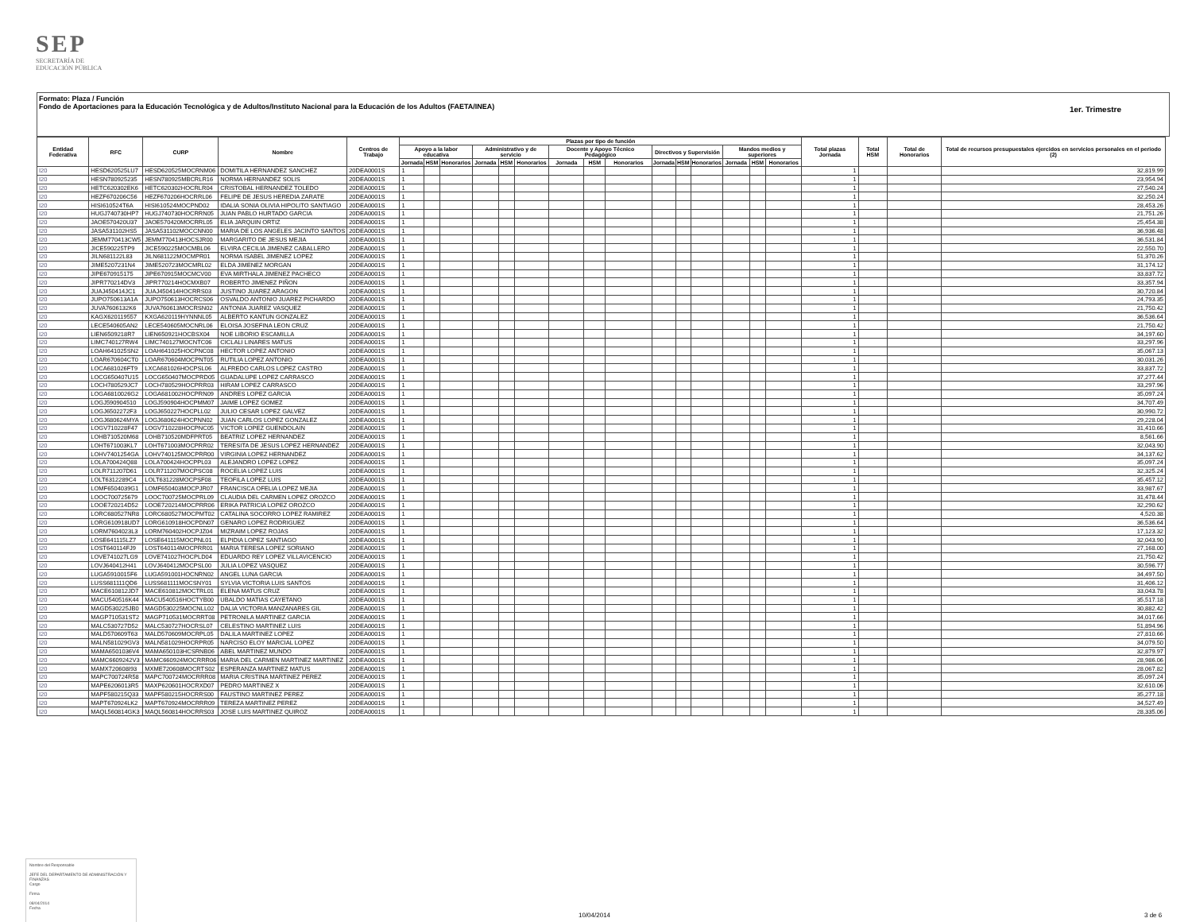SEP
SECRETARÍA DE
EDUCACIÓN PÚBLICA
Formato: Plaza / Función
Fondo de Aportaciones para la Educación Tecnológica y de Adultos/Instituto Nacional para la Educación de los Adultos (FAETA/INEA)
1er. Trimestre
| Entidad Federativa | RFC | CURP | Nombre | Centros de Trabajo | Plazas por tipo de función | | | | | | | | | | | | | | | Total plazas Jornada | Total HSM | Total de Honorarios | Total de recursos presupuestales ejercidos en servicios personales en el periodo (2) |
| --- | --- | --- | --- | --- | --- | --- | --- | --- | --- | --- | --- | --- | --- | --- | --- | --- | --- | --- | --- | --- | --- | --- | --- |
| | | | | | Apoyo a la labor educativa | | | Administrativo y de servicio | | | Docente y Apoyo Técnico Pedagógico | | | Directivos y Supervisión | | | Mandos medios y superiores | | | | | | |
| | | | | | Jornada | HSM | Honorarios | Jornada | HSM | Honorarios | Jornada | HSM | Honorarios | Jornada | HSM | Honorarios | Jornada | HSM | Honorarios | | | | |
| I20 | HESD620525LU7 | HESD620525MOCRNM06 | DOMITILA HERNANDEZ SANCHEZ | 20DEA0001S | 1 | | | | | | | | | | | | | | | 1 | | | 32,819.99 |
| I20 | HESN780925235 | HESN780925MBCRLR16 | NORMA HERNANDEZ SOLIS | 20DEA0001S | 1 | | | | | | | | | | | | | | | 1 | | | 23,954.94 |
| I20 | HETC620302EK6 | HETC620302HOCRLR04 | CRISTOBAL HERNANDEZ TOLEDO | 20DEA0001S | 1 | | | | | | | | | | | | | | | 1 | | | 27,540.24 |
| I20 | HEZF670206C56 | HEZF670206HOCRRL06 | FELIPE DE JESUS HEREDIA ZARATE | 20DEA0001S | 1 | | | | | | | | | | | | | | | 1 | | | 32,250.24 |
| I20 | HISI610524T6A | HISI610524MOCPND02 | IDALIA SONIA OLIVIA HIPOLITO SANTIAGO | 20DEA0001S | 1 | | | | | | | | | | | | | | | 1 | | | 28,453.26 |
| I20 | HUGJ740730HP7 | HUGJ740730HOCRRN05 | JUAN PABLO HURTADO GARCIA | 20DEA0001S | 1 | | | | | | | | | | | | | | | 1 | | | 21,751.26 |
| I20 | JAOE570420U37 | JAOE570420MOCRRL05 | ELIA JARQUIN ORTIZ | 20DEA0001S | 1 | | | | | | | | | | | | | | | 1 | | | 25,454.38 |
| I20 | JASA531102HS5 | JASA531102MOCCNN00 | MARIA DE LOS ANGELES JACINTO SANTOS | 20DEA0001S | 1 | | | | | | | | | | | | | | | 1 | | | 36,936.48 |
| I20 | JEMM770413CW5 | JEMM770413HOCSJR00 | MARGARITO DE JESUS MEJIA | 20DEA0001S | 1 | | | | | | | | | | | | | | | 1 | | | 36,531.84 |
| I20 | JICE590225TP9 | JICE590225MOCMBL06 | ELVIRA CECILIA JIMENEZ CABALLERO | 20DEA0001S | 1 | | | | | | | | | | | | | | | 1 | | | 22,550.70 |
| I20 | JILN681122L83 | JILN681122MOCMPR01 | NORMA ISABEL JIMENEZ LOPEZ | 20DEA0001S | 1 | | | | | | | | | | | | | | | 1 | | | 51,370.26 |
| I20 | JIME5207231N4 | JIME520723MOCMRL02 | ELDA JIMENEZ MORGAN | 20DEA0001S | 1 | | | | | | | | | | | | | | | 1 | | | 31,174.12 |
| I20 | JIPE670915175 | JIPE670915MOCMCV00 | EVA MIRTHALA JIMENEZ PACHECO | 20DEA0001S | 1 | | | | | | | | | | | | | | | 1 | | | 33,837.72 |
| I20 | JIPR770214DV3 | JIPR770214HOCMXB07 | ROBERTO JIMENEZ PIÑON | 20DEA0001S | 1 | | | | | | | | | | | | | | | 1 | | | 33,357.94 |
| I20 | JUAJ450414JC1 | JUAJ450414HOCRRS03 | JUSTINO JUAREZ ARAGON | 20DEA0001S | 1 | | | | | | | | | | | | | | | 1 | | | 30,720.84 |
| I20 | JUPO750613A1A | JUPO750613HOCRCS06 | OSVALDO ANTONIO JUAREZ PICHARDO | 20DEA0001S | 1 | | | | | | | | | | | | | | | 1 | | | 24,793.35 |
| I20 | JUVA7606132K6 | JUVA760613MOCRSN02 | ANTONIA JUAREZ VASQUEZ | 20DEA0001S | 1 | | | | | | | | | | | | | | | 1 | | | 21,750.42 |
| I20 | KAGX620119557 | KXGA620119HYNNNL05 | ALBERTO KANTUN GONZALEZ | 20DEA0001S | 1 | | | | | | | | | | | | | | | 1 | | | 36,536.64 |
| I20 | LECE540605AN2 | LECE540605MOCNRL06 | ELOISA JOSEFINA LEON CRUZ | 20DEA0001S | 1 | | | | | | | | | | | | | | | 1 | | | 21,750.42 |
| I20 | LIEN6509218R7 | LIEN650921HOCBSX04 | NOE LIBORIO ESCAMILLA | 20DEA0001S | 1 | | | | | | | | | | | | | | | 1 | | | 34,197.60 |
| I20 | LIMC740127RW4 | LIMC740127MOCNTC06 | CICLALI LINARES MATUS | 20DEA0001S | 1 | | | | | | | | | | | | | | | 1 | | | 33,297.96 |
| I20 | LOAH641025SN2 | LOAH641025HOCPNC08 | HECTOR LOPEZ ANTONIO | 20DEA0001S | 1 | | | | | | | | | | | | | | | 1 | | | 35,067.13 |
| I20 | LOAR670604CT0 | LOAR670604MOCPNT05 | RUTILIA LOPEZ ANTONIO | 20DEA0001S | 1 | | | | | | | | | | | | | | | 1 | | | 30,031.26 |
| I20 | LOCA681026FT9 | LXCA681026HOCPSL06 | ALFREDO CARLOS LOPEZ CASTRO | 20DEA0001S | 1 | | | | | | | | | | | | | | | 1 | | | 33,837.72 |
| I20 | LOCG650407U15 | LOCG650407MOCPRD05 | GUADALUPE LOPEZ CARRASCO | 20DEA0001S | 1 | | | | | | | | | | | | | | | 1 | | | 37,277.44 |
| I20 | LOCH780529JC7 | LOCH780529HOCPRR03 | HIRAM LOPEZ CARRASCO | 20DEA0001S | 1 | | | | | | | | | | | | | | | 1 | | | 33,297.96 |
| I20 | LOGA6810026G2 | LOGA681002HOCPRN09 | ANDRES LOPEZ GARCIA | 20DEA0001S | 1 | | | | | | | | | | | | | | | 1 | | | 35,097.24 |
| I20 | LOGJ590904510 | LOGJ590904HOCPMM07 | JAIME LOPEZ GOMEZ | 20DEA0001S | 1 | | | | | | | | | | | | | | | 1 | | | 34,707.49 |
| I20 | LOGJ6502272F3 | LOGJ650227HOCPLL02 | JULIO CESAR LOPEZ GALVEZ | 20DEA0001S | 1 | | | | | | | | | | | | | | | 1 | | | 30,990.72 |
| I20 | LOGJ680624MYA | LOGJ680624HOCPNN02 | JUAN CARLOS LOPEZ GONZALEZ | 20DEA0001S | 1 | | | | | | | | | | | | | | | 1 | | | 29,228.04 |
| I20 | LOGV710228F47 | LOGV710228HOCPNC05 | VICTOR LOPEZ GUENDOLAIN | 20DEA0001S | 1 | | | | | | | | | | | | | | | 1 | | | 31,410.66 |
| I20 | LOHB710520M68 | LOHB710520MDFPRT05 | BEATRIZ LOPEZ HERNANDEZ | 20DEA0001S | 1 | | | | | | | | | | | | | | | 1 | | | 8,561.66 |
| I20 | LOHT671003KL7 | LOHT671003MOCPRR02 | TERESITA DE JESUS LOPEZ HERNANDEZ | 20DEA0001S | 1 | | | | | | | | | | | | | | | 1 | | | 32,043.90 |
| I20 | LOHV7401254GA | LOHV740125MOCPRR00 | VIRGINIA LOPEZ HERNANDEZ | 20DEA0001S | 1 | | | | | | | | | | | | | | | 1 | | | 34,137.62 |
| I20 | LOLA700424Q88 | LOLA700424HOCPPL03 | ALEJANDRO LOPEZ LOPEZ | 20DEA0001S | 1 | | | | | | | | | | | | | | | 1 | | | 35,097.24 |
| I20 | LOLR711207D61 | LOLR711207MOCPSC08 | ROCELIA LOPEZ LUIS | 20DEA0001S | 1 | | | | | | | | | | | | | | | 1 | | | 32,325.24 |
| I20 | LOLT6312289C4 | LOLT631228MOCPSF08 | TEOFILA LOPEZ LUIS | 20DEA0001S | 1 | | | | | | | | | | | | | | | 1 | | | 35,457.12 |
| I20 | LOMF6504039G1 | LOMF650403MOCPJR07 | FRANCISCA OFELIA LOPEZ MEJIA | 20DEA0001S | 1 | | | | | | | | | | | | | | | 1 | | | 33,987.67 |
| I20 | LOOC700725679 | LOOC700725MOCPRL09 | CLAUDIA DEL CARMEN LOPEZ OROZCO | 20DEA0001S | 1 | | | | | | | | | | | | | | | 1 | | | 31,478.44 |
| I20 | LOOE720214D52 | LOOE720214MOCPRR06 | ERIKA PATRICIA LOPEZ OROZCO | 20DEA0001S | 1 | | | | | | | | | | | | | | | 1 | | | 32,290.62 |
| I20 | LORC680527NR8 | LORC680527MOCPMT02 | CATALINA SOCORRO LOPEZ RAMIREZ | 20DEA0001S | 1 | | | | | | | | | | | | | | | 1 | | | 4,520.38 |
| I20 | LORG610918UD7 | LORG610918HOCPDN07 | GENARO LOPEZ RODRIGUEZ | 20DEA0001S | 1 | | | | | | | | | | | | | | | 1 | | | 36,536.64 |
| I20 | LORM7604023L3 | LORM760402HOCPJZ04 | MIZRAIM LOPEZ ROJAS | 20DEA0001S | 1 | | | | | | | | | | | | | | | 1 | | | 17,123.32 |
| I20 | LOSE641115LZ7 | LOSE641115MOCPNL01 | ELPIDIA LOPEZ SANTIAGO | 20DEA0001S | 1 | | | | | | | | | | | | | | | 1 | | | 32,043.90 |
| I20 | LOST640114FJ9 | LOST640114MOCPRR01 | MARIA TERESA LOPEZ SORIANO | 20DEA0001S | 1 | | | | | | | | | | | | | | | 1 | | | 27,168.00 |
| I20 | LOVE741027LG9 | LOVE741027HOCPLD04 | EDUARDO REY LOPEZ VILLAVICENCIO | 20DEA0001S | 1 | | | | | | | | | | | | | | | 1 | | | 21,750.42 |
| I20 | LOVJ640412H41 | LOVJ640412MOCPSL00 | JULIA LOPEZ VASQUEZ | 20DEA0001S | 1 | | | | | | | | | | | | | | | 1 | | | 30,596.77 |
| I20 | LUGA5910015F6 | LUGA591001HOCNRN02 | ANGEL LUNA GARCIA | 20DEA0001S | 1 | | | | | | | | | | | | | | | 1 | | | 34,497.50 |
| I20 | LUSS681111QD6 | LUSS681111MOCSNY01 | SYLVIA VICTORIA LUIS SANTOS | 20DEA0001S | 1 | | | | | | | | | | | | | | | 1 | | | 31,406.12 |
| I20 | MACE610812JD7 | MACE610812MOCTRL01 | ELENA MATUS CRUZ | 20DEA0001S | 1 | | | | | | | | | | | | | | | 1 | | | 33,043.78 |
| I20 | MACU540516K44 | MACU540516HOCTYB00 | UBALDO MATIAS CAYETANO | 20DEA0001S | 1 | | | | | | | | | | | | | | | 1 | | | 35,517.18 |
| I20 | MAGD530225JB0 | MAGD530225MOCNLL02 | DALIA VICTORIA MANZANARES GIL | 20DEA0001S | 1 | | | | | | | | | | | | | | | 1 | | | 30,882.42 |
| I20 | MAGP710531ST2 | MAGP710531MOCRRT08 | PETRONILA MARTINEZ GARCIA | 20DEA0001S | 1 | | | | | | | | | | | | | | | 1 | | | 34,017.66 |
| I20 | MALC530727D52 | MALC530727HOCRSL07 | CELESTINO MARTINEZ LUIS | 20DEA0001S | 1 | | | | | | | | | | | | | | | 1 | | | 51,894.96 |
| I20 | MALD570609T63 | MALD570609MOCRPL05 | DALILA MARTINEZ LOPEZ | 20DEA0001S | 1 | | | | | | | | | | | | | | | 1 | | | 27,810.66 |
| I20 | MALN581029GV3 | MALN581029HOCRPR05 | NARCISO ELOY MARCIAL LOPEZ | 20DEA0001S | 1 | | | | | | | | | | | | | | | 1 | | | 34,079.50 |
| I20 | MAMA6501036V4 | MAMA650103HCSRNB06 | ABEL MARTINEZ MUNDO | 20DEA0001S | 1 | | | | | | | | | | | | | | | 1 | | | 32,879.97 |
| I20 | MAMC6609242V3 | MAMC660924MOCRRR06 | MARIA DEL CARMEN MARTINEZ MARTINEZ | 20DEA0001S | 1 | | | | | | | | | | | | | | | 1 | | | 28,986.06 |
| I20 | MAMX720608I93 | MXME720608MOCRTS02 | ESPERANZA MARTINEZ MATUS | 20DEA0001S | 1 | | | | | | | | | | | | | | | 1 | | | 28,067.82 |
| I20 | MAPC700724R58 | MAPC700724MOCRRR08 | MARIA CRISTINA MARTINEZ PEREZ | 20DEA0001S | 1 | | | | | | | | | | | | | | | 1 | | | 35,097.24 |
| I20 | MAPE6206013R5 | MAXP620601HOCRXD07 | PEDRO MARTINEZ X | 20DEA0001S | 1 | | | | | | | | | | | | | | | 1 | | | 32,610.06 |
| I20 | MAPF580215Q33 | MAPF580215HOCRRS00 | FAUSTINO MARTINEZ PEREZ | 20DEA0001S | 1 | | | | | | | | | | | | | | | 1 | | | 35,277.18 |
| I20 | MAPT670924LK2 | MAPT670924MOCRRR09 | TEREZA MARTINEZ PEREZ | 20DEA0001S | 1 | | | | | | | | | | | | | | | 1 | | | 34,527.49 |
| I20 | MAQL560814GK3 | MAQL560814HOCRRS03 | JOSE LUIS MARTINEZ QUIROZ | 20DEA0001S | 1 | | | | | | | | | | | | | | | 1 | | | 28,335.06 |
Nombre del Responsable
JEFE DEL DEPARTAMENTO DE ADMINISTRACIÓN Y FINANZAS
Cargo
Firma
08/04/2014
Fecha
10/04/2014 3 de 6